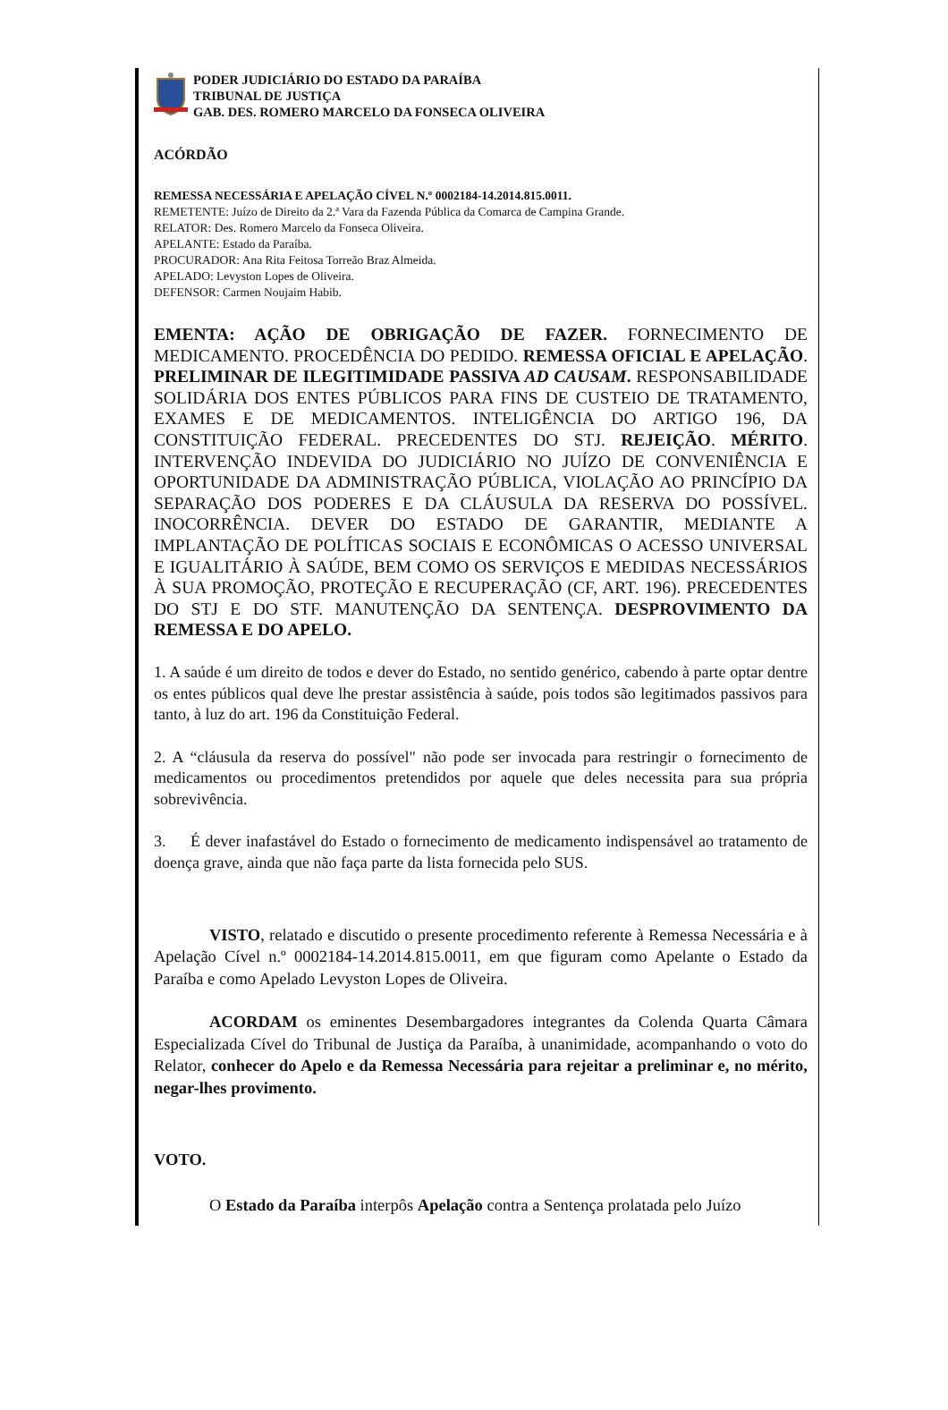PODER JUDICIÁRIO DO ESTADO DA PARAÍBA
TRIBUNAL DE JUSTIÇA
GAB. DES. ROMERO MARCELO DA FONSECA OLIVEIRA
ACÓRDÃO
REMESSA NECESSÁRIA E APELAÇÃO CÍVEL N.º 0002184-14.2014.815.0011.
REMETENTE: Juízo de Direito da 2.ª Vara da Fazenda Pública da Comarca de Campina Grande.
RELATOR: Des. Romero Marcelo da Fonseca Oliveira.
APELANTE: Estado da Paraíba.
PROCURADOR: Ana Rita Feitosa Torreão Braz Almeida.
APELADO: Levyston Lopes de Oliveira.
DEFENSOR: Carmen Noujaim Habib.
EMENTA: AÇÃO DE OBRIGAÇÃO DE FAZER. FORNECIMENTO DE MEDICAMENTO. PROCEDÊNCIA DO PEDIDO. REMESSA OFICIAL E APELAÇÃO. PRELIMINAR DE ILEGITIMIDADE PASSIVA AD CAUSAM. RESPONSABILIDADE SOLIDÁRIA DOS ENTES PÚBLICOS PARA FINS DE CUSTEIO DE TRATAMENTO, EXAMES E DE MEDICAMENTOS. INTELIGÊNCIA DO ARTIGO 196, DA CONSTITUIÇÃO FEDERAL. PRECEDENTES DO STJ. REJEIÇÃO. MÉRITO. INTERVENÇÃO INDEVIDA DO JUDICIÁRIO NO JUÍZO DE CONVENIÊNCIA E OPORTUNIDADE DA ADMINISTRAÇÃO PÚBLICA, VIOLAÇÃO AO PRINCÍPIO DA SEPARAÇÃO DOS PODERES E DA CLÁUSULA DA RESERVA DO POSSÍVEL. INOCORRÊNCIA. DEVER DO ESTADO DE GARANTIR, MEDIANTE A IMPLANTAÇÃO DE POLÍTICAS SOCIAIS E ECONÔMICAS O ACESSO UNIVERSAL E IGUALITÁRIO À SAÚDE, BEM COMO OS SERVIÇOS E MEDIDAS NECESSÁRIOS À SUA PROMOÇÃO, PROTEÇÃO E RECUPERAÇÃO (CF, ART. 196). PRECEDENTES DO STJ E DO STF. MANUTENÇÃO DA SENTENÇA. DESPROVIMENTO DA REMESSA E DO APELO.
1. A saúde é um direito de todos e dever do Estado, no sentido genérico, cabendo à parte optar dentre os entes públicos qual deve lhe prestar assistência à saúde, pois todos são legitimados passivos para tanto, à luz do art. 196 da Constituição Federal.
2. A “cláusula da reserva do possível" não pode ser invocada para restringir o fornecimento de medicamentos ou procedimentos pretendidos por aquele que deles necessita para sua própria sobrevivência.
3. É dever inafastável do Estado o fornecimento de medicamento indispensável ao tratamento de doença grave, ainda que não faça parte da lista fornecida pelo SUS.
VISTO, relatado e discutido o presente procedimento referente à Remessa Necessária e à Apelação Cível n.º 0002184-14.2014.815.0011, em que figuram como Apelante o Estado da Paraíba e como Apelado Levyston Lopes de Oliveira.
ACORDAM os eminentes Desembargadores integrantes da Colenda Quarta Câmara Especializada Cível do Tribunal de Justiça da Paraíba, à unanimidade, acompanhando o voto do Relator, conhecer do Apelo e da Remessa Necessária para rejeitar a preliminar e, no mérito, negar-lhes provimento.
VOTO.
O Estado da Paraíba interpôs Apelação contra a Sentença prolatada pelo Juízo